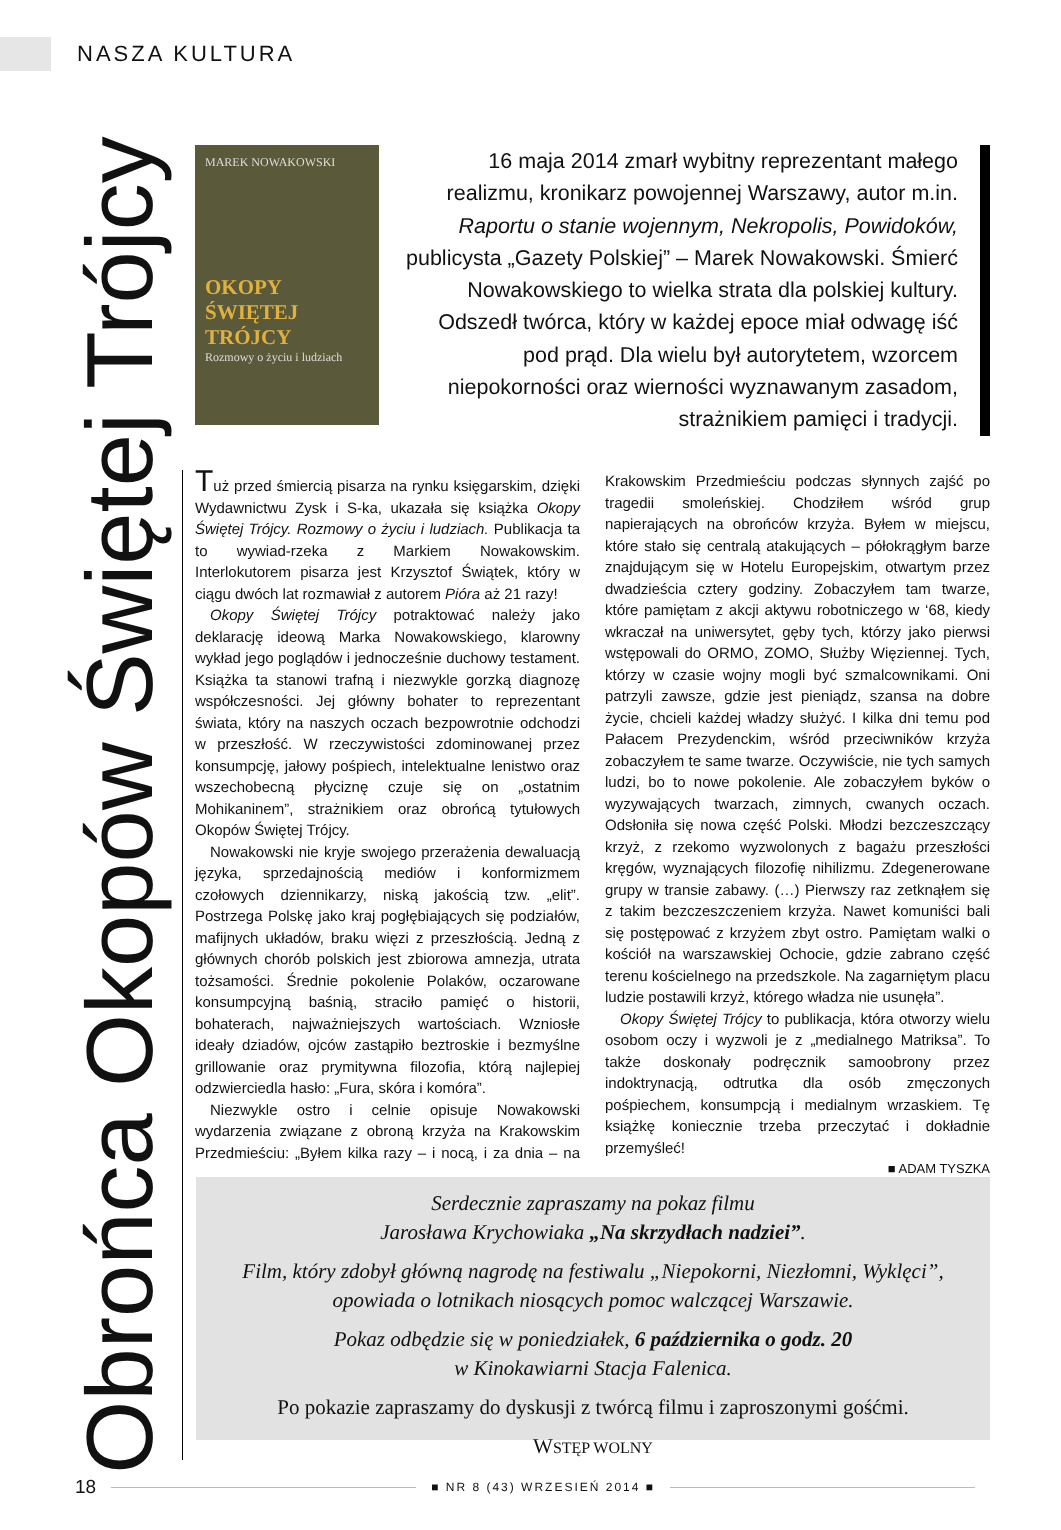NASZA KULTURA
Obrońca Okopów Świętej Trójcy
MAREK NOWAKOWSKI
OKOPY
ŚWIĘTEJ
TRÓJCY
Rozmowy o życiu i ludziach
16 maja 2014 zmarł wybitny reprezentant małego realizmu, kronikarz powojennej Warszawy, autor m.in. Raportu o stanie wojennym, Nekropolis, Powidoków, publicysta „Gazety Polskiej” – Marek Nowakowski. Śmierć Nowakowskiego to wielka strata dla polskiej kultury. Odszedł twórca, który w każdej epoce miał odwagę iść pod prąd. Dla wielu był autorytetem, wzorcem niepokorności oraz wierności wyznawanym zasadom, strażnikiem pamięci i tradycji.
Tuż przed śmiercią pisarza na rynku księgarskim, dzięki Wydawnictwu Zysk i S-ka, ukazała się książka Okopy Świętej Trójcy. Rozmowy o życiu i ludziach. Publikacja ta to wywiad-rzeka z Markiem Nowakowskim. Interlokutorem pisarza jest Krzysztof Świątek, który w ciągu dwóch lat rozmawiał z autorem Pióra aż 21 razy!
Okopy Świętej Trójcy potraktować należy jako deklarację ideową Marka Nowakowskiego, klarowny wykład jego poglądów i jednocześnie duchowy testament. Książka ta stanowi trafną i niezwykle gorzką diagnozę współczesności. Jej główny bohater to reprezentant świata, który na naszych oczach bezpowrotnie odchodzi w przeszłość. W rzeczywistości zdominowanej przez konsumpcję, jałowy pośpiech, intelektualne lenistwo oraz wszechobecną płyciznę czuje się on „ostatnim Mohikaninem”, strażnikiem oraz obrońcą tytułowych Okopów Świętej Trójcy.
Nowakowski nie kryje swojego przerażenia dewaluacją języka, sprzedajnością mediów i konformizmem czołowych dziennikarzy, niską jakością tzw. „elit”. Postrzega Polskę jako kraj pogłębiających się podziałów, mafijnych układów, braku więzi z przeszłością. Jedną z głównych chorób polskich jest zbiorowa amnezja, utrata tożsamości. Średnie pokolenie Polaków, oczarowane konsumpcyjną baśnią, straciło pamięć o historii, bohaterach, najważniejszych wartościach. Wzniosłe ideały dziadów, ojców zastąpiło beztroskie i bezmyślne grillowanie oraz prymitywna filozofia, którą najlepiej odzwierciedla hasło: „Fura, skóra i komóra”.
Niezwykle ostro i celnie opisuje Nowakowski wydarzenia związane z obroną krzyża na Krakowskim Przedmieściu: „Byłem kilka razy – i nocą, i za dnia – na Krakowskim Przedmieściu podczas słynnych zajść po tragedii smoleńskiej. Chodziłem wśród grup napierających na obrońców krzyża. Byłem w miejscu, które stało się centralą atakujących – półokrągłym barze znajdującym się w Hotelu Europejskim, otwartym przez dwadzieścia cztery godziny. Zobaczyłem tam twarze, które pamiętam z akcji aktywu robotniczego w ‘68, kiedy wkraczał na uniwersytet, gęby tych, którzy jako pierwsi wstępowali do ORMO, ZOMO, Służby Więziennej. Tych, którzy w czasie wojny mogli być szmalcownikami. Oni patrzyli zawsze, gdzie jest pieniądz, szansa na dobre życie, chcieli każdej władzy służyć. I kilka dni temu pod Pałacem Prezydenckim, wśród przeciwników krzyża zobaczyłem te same twarze. Oczywiście, nie tych samych ludzi, bo to nowe pokolenie. Ale zobaczyłem byków o wyzywających twarzach, zimnych, cwanych oczach. Odsłoniła się nowa część Polski. Młodzi bezczeszczący krzyż, z rzekomo wyzwolonych z bagażu przeszłości kręgów, wyznających filozofię nihilizmu. Zdegenerowane grupy w transie zabawy. (…) Pierwszy raz zetknąłem się z takim bezczeszczeniem krzyża. Nawet komuniści bali się postępować z krzyżem zbyt ostro. Pamiętam walki o kościół na warszawskiej Ochocie, gdzie zabrano część terenu kościelnego na przedszkole. Na zagarniętym placu ludzie postawili krzyż, którego władza nie usunęła”.
Okopy Świętej Trójcy to publikacja, która otworzy wielu osobom oczy i wyzwoli je z „medialnego Matriksa”. To także doskonały podręcznik samoobrony przez indoktrynacją, odtrutka dla osób zmęczonych pośpiechem, konsumpcją i medialnym wrzaskiem. Tę książkę koniecznie trzeba przeczytać i dokładnie przemyśleć!
■ ADAM TYSZKA
Serdecznie zapraszamy na pokaz filmu
Jarosława Krychowiaka „Na skrzydłach nadziei”.
Film, który zdobył główną nagrodę na festiwalu „Niepokorni, Niezłomni, Wyklęci”,
opowiada o lotnikach niosących pomoc walczącej Warszawie.
Pokaz odbędzie się w poniedziałek, 6 października o godz. 20
w Kinokawiarni Stacja Falenica.
Po pokazie zapraszamy do dyskusji z twórcą filmu i zaproszonymi gośćmi.
WSTĘP WOLNY
18
■ NR 8 (43) WRZESIEŃ 2014 ■